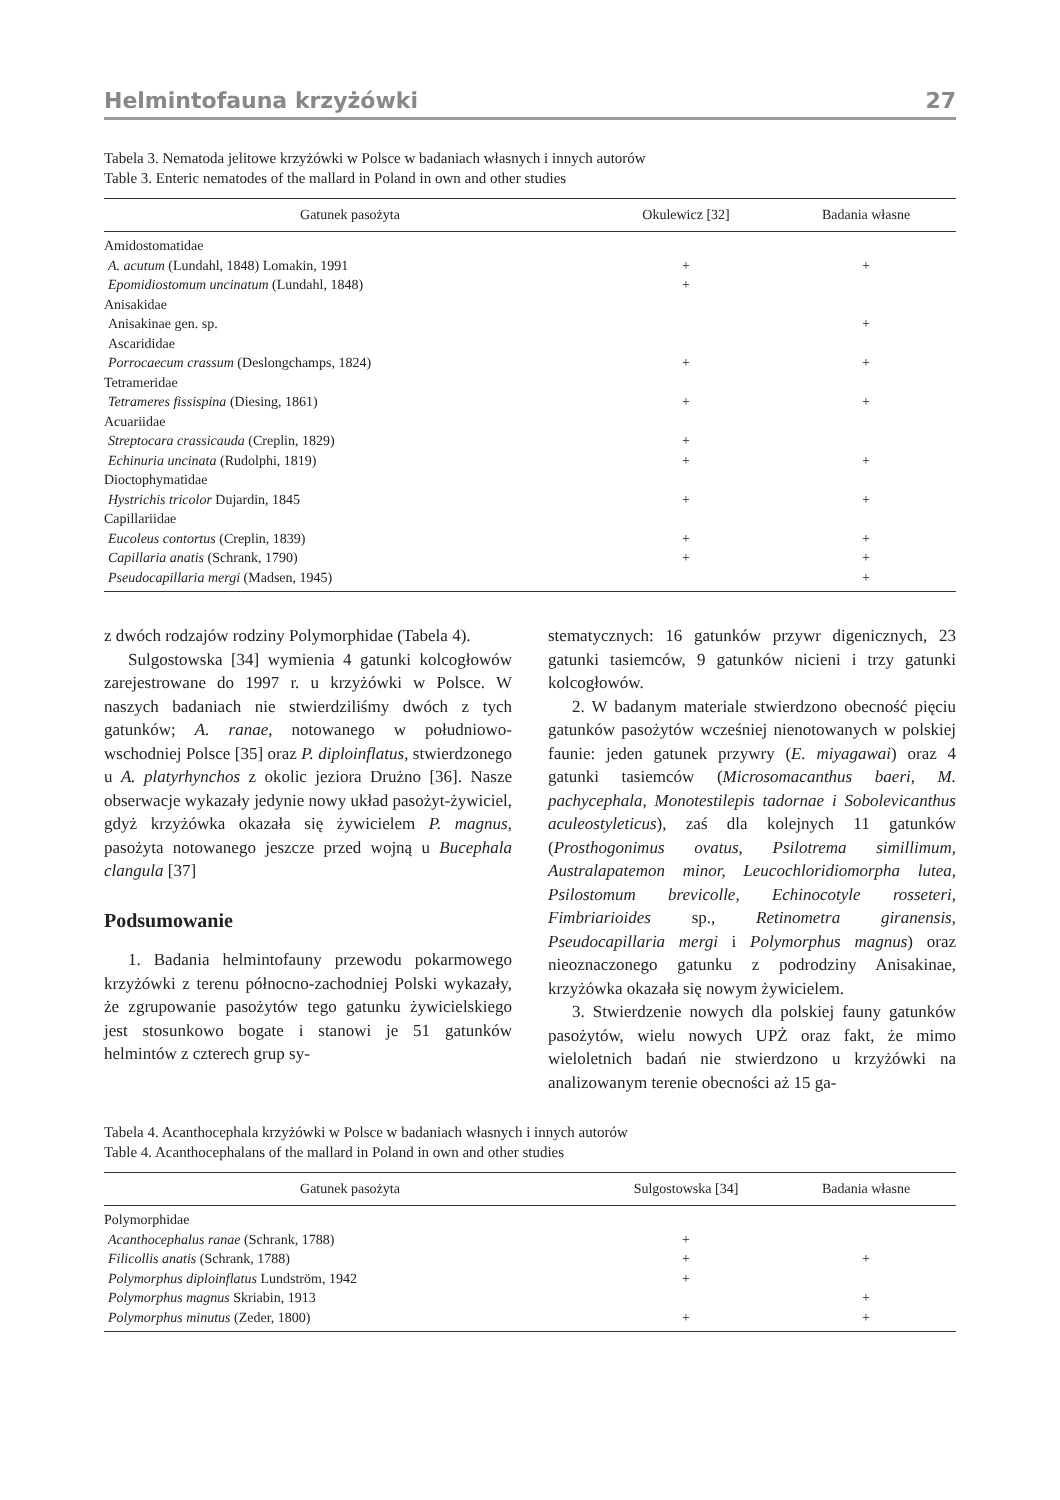Helmintofauna krzyżówki 27
Tabela 3. Nematoda jelitowe krzyżówki w Polsce w badaniach własnych i innych autorów
Table 3. Enteric nematodes of the mallard in Poland in own and other studies
| Gatunek pasożyta | Okulewicz [32] | Badania własne |
| --- | --- | --- |
| Amidostomatidae | | |
| A. acutum (Lundahl, 1848) Lomakin, 1991 | + | + |
| Epomidiostomum uncinatum (Lundahl, 1848) | + | |
| Anisakidae | | |
| Anisakinae gen. sp. | | + |
| Ascarididae | | |
| Porrocaecum crassum (Deslongchamps, 1824) | + | + |
| Tetrameridae | | |
| Tetrameres fissispina (Diesing, 1861) | + | + |
| Acuariidae | | |
| Streptocara crassicauda (Creplin, 1829) | + | |
| Echinuria uncinata (Rudolphi, 1819) | + | + |
| Dioctophymatidae | | |
| Hystrichis tricolor Dujardin, 1845 | + | + |
| Capillariidae | | |
| Eucoleus contortus (Creplin, 1839) | + | + |
| Capillaria anatis (Schrank, 1790) | + | + |
| Pseudocapillaria mergi (Madsen, 1945) | | + |
z dwóch rodzajów rodziny Polymorphidae (Tabela 4).
Sulgostowska [34] wymienia 4 gatunki kolcogłowów zarejestrowane do 1997 r. u krzyżówki w Polsce. W naszych badaniach nie stwierdziliśmy dwóch z tych gatunków; A. ranae, notowanego w południowo-wschodniej Polsce [35] oraz P. diploinflatus, stwierdzonego u A. platyrhynchos z okolic jeziora Drużno [36]. Nasze obserwacje wykazały jedynie nowy układ pasożyt-żywiciel, gdyż krzyżówka okazała się żywicielem P. magnus, pasożyta notowanego jeszcze przed wojną u Bucephala clangula [37]
Podsumowanie
1. Badania helmintofauny przewodu pokarmowego krzyżówki z terenu północno-zachodniej Polski wykazały, że zgrupowanie pasożytów tego gatunku żywicielskiego jest stosunkowo bogate i stanowi je 51 gatunków helmintów z czterech grup sy-
stematycznych: 16 gatunków przywr digenicznych, 23 gatunki tasiemców, 9 gatunków nicieni i trzy gatunki kolcogłowów.
2. W badanym materiale stwierdzono obecność pięciu gatunków pasożytów wcześniej nienotowanych w polskiej faunie: jeden gatunek przywry (E. miyagawai) oraz 4 gatunki tasiemców (Microsomacanthus baeri, M. pachycephala, Monotestilepis tadornae i Sobolevicanthus aculeostyleticus), zaś dla kolejnych 11 gatunków (Prosthogonimus ovatus, Psilotrema simillimum, Australapatemon minor, Leucochloridiomorpha lutea, Psilostomum brevicolle, Echinocotyle rosseteri, Fimbriarioides sp., Retinometra giranensis, Pseudocapillaria mergi i Polymorphus magnus) oraz nieoznaczonego gatunku z podrodziny Anisakinae, krzyżówka okazała się nowym żywicielem.
3. Stwierdzenie nowych dla polskiej fauny gatunków pasożytów, wielu nowych UPŻ oraz fakt, że mimo wieloletnich badań nie stwierdzono u krzyżówki na analizowanym terenie obecności aż 15 ga-
Tabela 4. Acanthocephala krzyżówki w Polsce w badaniach własnych i innych autorów
Table 4. Acanthocephalans of the mallard in Poland in own and other studies
| Gatunek pasożyta | Sulgostowska [34] | Badania własne |
| --- | --- | --- |
| Polymorphidae | | |
| Acanthocephalus ranae (Schrank, 1788) | + | |
| Filicollis anatis (Schrank, 1788) | + | + |
| Polymorphus diploinflatus Lundström, 1942 | + | |
| Polymorphus magnus Skriabin, 1913 | | + |
| Polymorphus minutus (Zeder, 1800) | + | + |